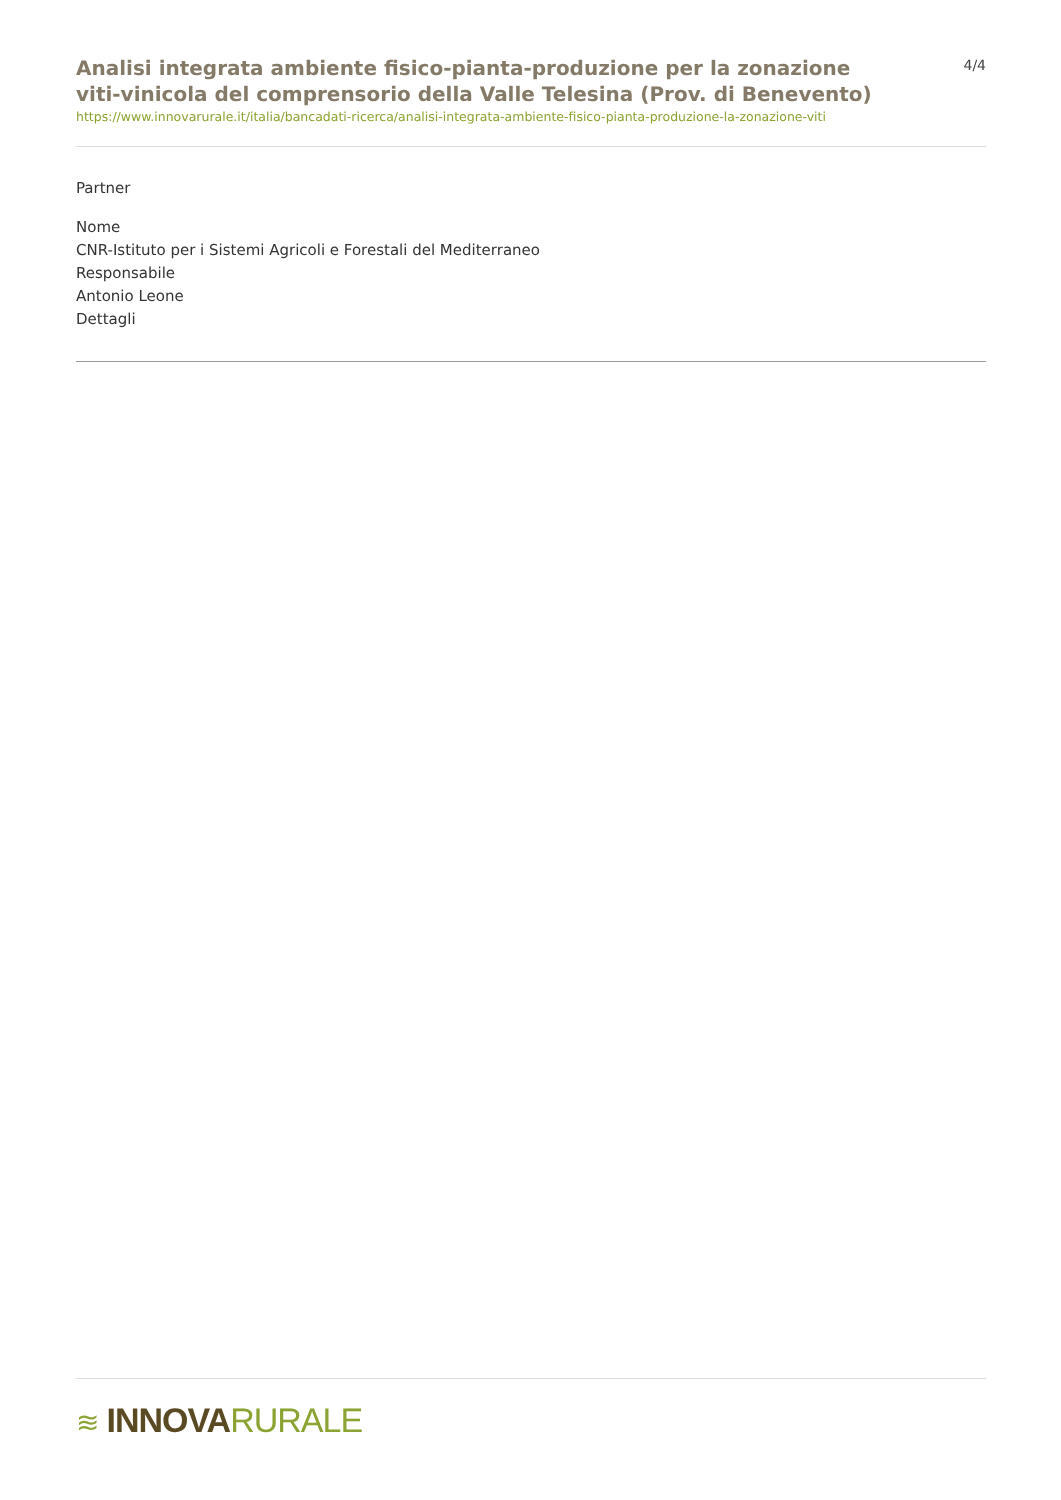Analisi integrata ambiente fisico-pianta-produzione per la zonazione viti-vinicola del comprensorio della Valle Telesina (Prov. di Benevento)
4/4
https://www.innovarurale.it/italia/bancadati-ricerca/analisi-integrata-ambiente-fisico-pianta-produzione-la-zonazione-viti
Partner
Nome
CNR-Istituto per i Sistemi Agricoli e Forestali del Mediterraneo
Responsabile
Antonio Leone
Dettagli
≋ INNOVA RURALE